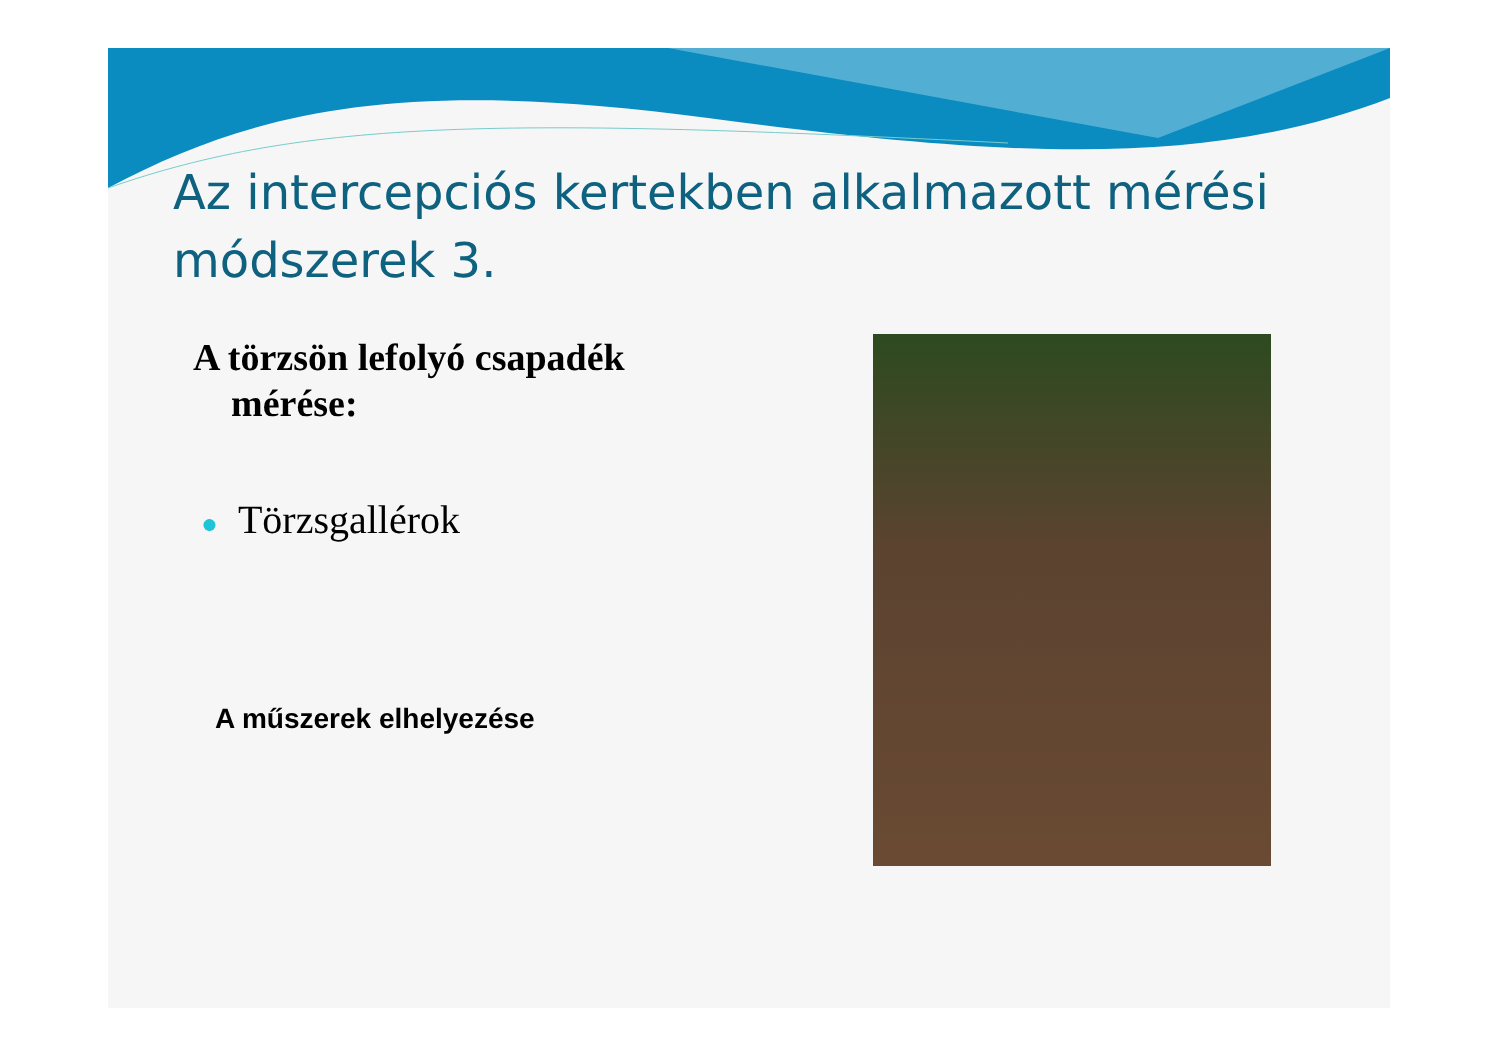Az intercepciós kertekben alkalmazott mérési módszerek 3.
A törzsön lefolyó csapadék
mérése:
● Törzsgallérok
A műszerek elhelyezése